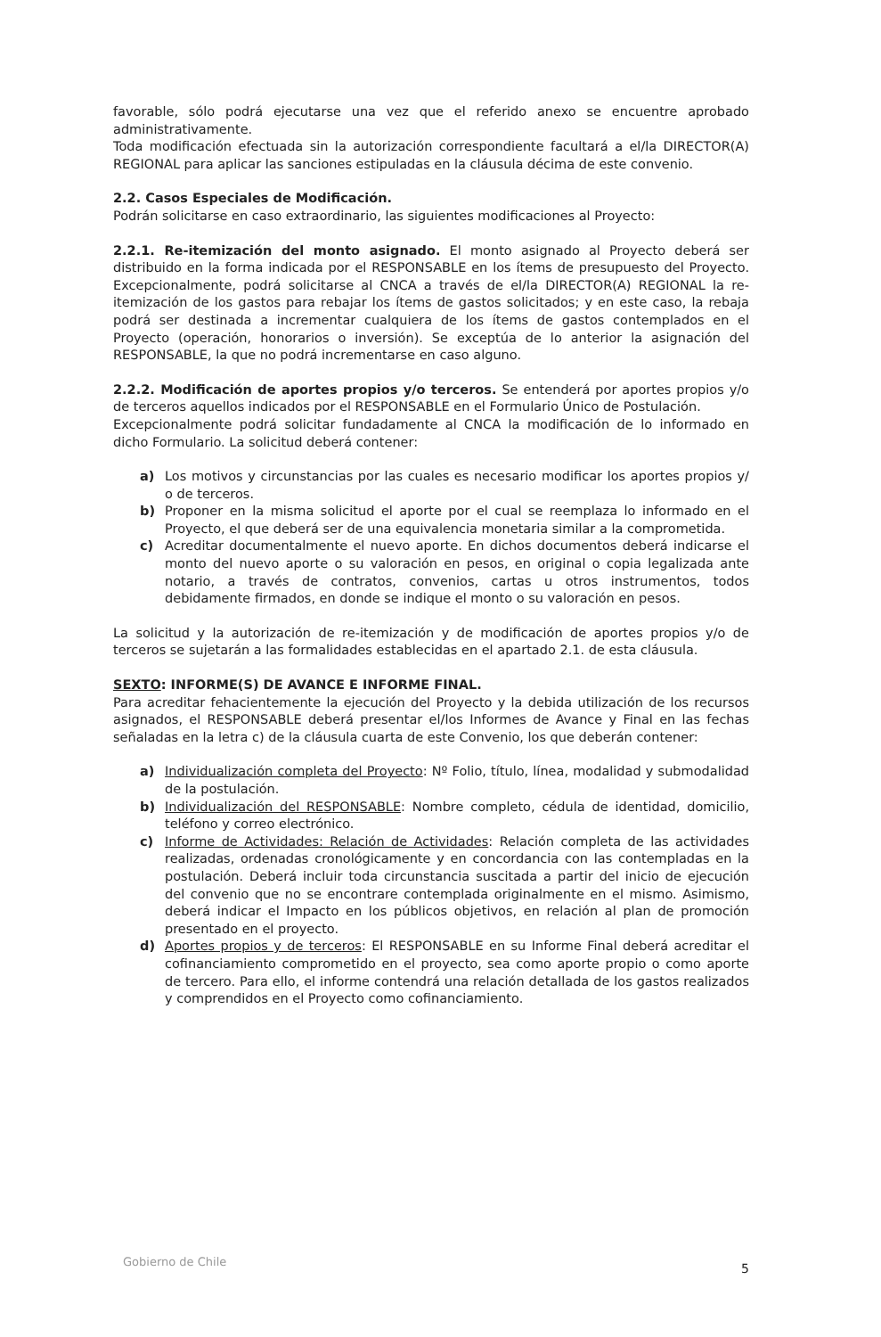favorable, sólo podrá ejecutarse una vez que el referido anexo se encuentre aprobado administrativamente.
Toda modificación efectuada sin la autorización correspondiente facultará a el/la DIRECTOR(A) REGIONAL para aplicar las sanciones estipuladas en la cláusula décima de este convenio.
2.2. Casos Especiales de Modificación.
Podrán solicitarse en caso extraordinario, las siguientes modificaciones al Proyecto:
2.2.1. Re-itemización del monto asignado. El monto asignado al Proyecto deberá ser distribuido en la forma indicada por el RESPONSABLE en los ítems de presupuesto del Proyecto. Excepcionalmente, podrá solicitarse al CNCA a través de el/la DIRECTOR(A) REGIONAL la re-itemización de los gastos para rebajar los ítems de gastos solicitados; y en este caso, la rebaja podrá ser destinada a incrementar cualquiera de los ítems de gastos contemplados en el Proyecto (operación, honorarios o inversión). Se exceptúa de lo anterior la asignación del RESPONSABLE, la que no podrá incrementarse en caso alguno.
2.2.2. Modificación de aportes propios y/o terceros. Se entenderá por aportes propios y/o de terceros aquellos indicados por el RESPONSABLE en el Formulario Único de Postulación.
Excepcionalmente podrá solicitar fundadamente al CNCA la modificación de lo informado en dicho Formulario. La solicitud deberá contener:
a) Los motivos y circunstancias por las cuales es necesario modificar los aportes propios y/ o de terceros.
b) Proponer en la misma solicitud el aporte por el cual se reemplaza lo informado en el Proyecto, el que deberá ser de una equivalencia monetaria similar a la comprometida.
c) Acreditar documentalmente el nuevo aporte. En dichos documentos deberá indicarse el monto del nuevo aporte o su valoración en pesos, en original o copia legalizada ante notario, a través de contratos, convenios, cartas u otros instrumentos, todos debidamente firmados, en donde se indique el monto o su valoración en pesos.
La solicitud y la autorización de re-itemización y de modificación de aportes propios y/o de terceros se sujetarán a las formalidades establecidas en el apartado 2.1. de esta cláusula.
SEXTO: INFORME(S) DE AVANCE E INFORME FINAL.
Para acreditar fehacientemente la ejecución del Proyecto y la debida utilización de los recursos asignados, el RESPONSABLE deberá presentar el/los Informes de Avance y Final en las fechas señaladas en la letra c) de la cláusula cuarta de este Convenio, los que deberán contener:
a) Individualización completa del Proyecto: Nº Folio, título, línea, modalidad y submodalidad de la postulación.
b) Individualización del RESPONSABLE: Nombre completo, cédula de identidad, domicilio, teléfono y correo electrónico.
c) Informe de Actividades: Relación de Actividades: Relación completa de las actividades realizadas, ordenadas cronológicamente y en concordancia con las contempladas en la postulación. Deberá incluir toda circunstancia suscitada a partir del inicio de ejecución del convenio que no se encontrare contemplada originalmente en el mismo. Asimismo, deberá indicar el Impacto en los públicos objetivos, en relación al plan de promoción presentado en el proyecto.
d) Aportes propios y de terceros: El RESPONSABLE en su Informe Final deberá acreditar el cofinanciamiento comprometido en el proyecto, sea como aporte propio o como aporte de tercero. Para ello, el informe contendrá una relación detallada de los gastos realizados y comprendidos en el Proyecto como cofinanciamiento.
Gobierno de Chile 5